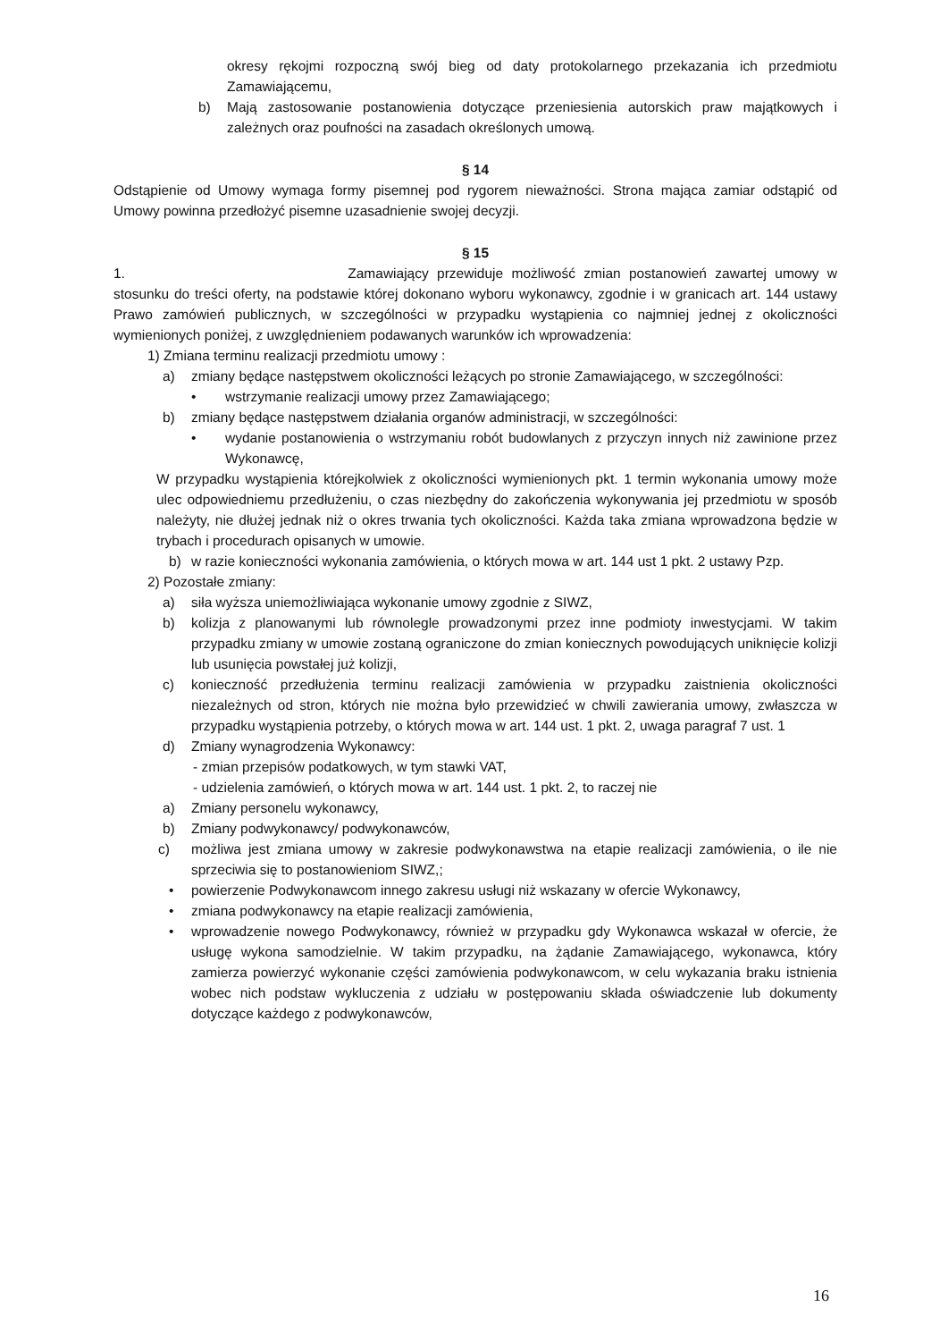okresy rękojmi rozpoczną swój bieg od daty protokolarnego przekazania ich przedmiotu Zamawiającemu,
b) Mają zastosowanie postanowienia dotyczące przeniesienia autorskich praw majątkowych i zależnych oraz poufności na zasadach określonych umową.
§ 14
Odstąpienie od Umowy wymaga formy pisemnej pod rygorem nieważności. Strona mająca zamiar odstąpić od Umowy powinna przedłożyć pisemne uzasadnienie swojej decyzji.
§ 15
1. Zamawiający przewiduje możliwość zmian postanowień zawartej umowy w stosunku do treści oferty, na podstawie której dokonano wyboru wykonawcy, zgodnie i w granicach art. 144 ustawy Prawo zamówień publicznych, w szczególności w przypadku wystąpienia co najmniej jednej z okoliczności wymienionych poniżej, z uwzględnieniem podawanych warunków ich wprowadzenia:
1) Zmiana terminu realizacji przedmiotu umowy :
a) zmiany będące następstwem okoliczności leżących po stronie Zamawiającego, w szczególności:
• wstrzymanie realizacji umowy przez Zamawiającego;
b) zmiany będące następstwem działania organów administracji, w szczególności:
• wydanie postanowienia o wstrzymaniu robót budowlanych z przyczyn innych niż zawinione przez Wykonawcę,
W przypadku wystąpienia którejkolwiek z okoliczności wymienionych pkt. 1 termin wykonania umowy może ulec odpowiedniemu przedłużeniu, o czas niezbędny do zakończenia wykonywania jej przedmiotu w sposób należyty, nie dłużej jednak niż o okres trwania tych okoliczności. Każda taka zmiana wprowadzona będzie w trybach i procedurach opisanych w umowie.
b) w razie konieczności wykonania zamówienia, o których mowa w art. 144 ust 1 pkt. 2 ustawy Pzp.
2) Pozostałe zmiany:
a) siła wyższa uniemożliwiająca wykonanie umowy zgodnie z SIWZ,
b) kolizja z planowanymi lub równolegle prowadzonymi przez inne podmioty inwestycjami. W takim przypadku zmiany w umowie zostaną ograniczone do zmian koniecznych powodujących uniknięcie kolizji lub usunięcia powstałej już kolizji,
c) konieczność przedłużenia terminu realizacji zamówienia w przypadku zaistnienia okoliczności niezależnych od stron, których nie można było przewidzieć w chwili zawierania umowy, zwłaszcza w przypadku wystąpienia potrzeby, o których mowa w art. 144 ust. 1 pkt. 2, uwaga paragraf 7 ust. 1
d) Zmiany wynagrodzenia Wykonawcy:
- zmian przepisów podatkowych, w tym stawki VAT,
- udzielenia zamówień, o których mowa w art. 144 ust. 1 pkt. 2, to raczej nie
a) Zmiany personelu wykonawcy,
b) Zmiany podwykonawcy/ podwykonawców,
c) możliwa jest zmiana umowy w zakresie podwykonawstwa na etapie realizacji zamówienia, o ile nie sprzeciwia się to postanowieniom SIWZ,;
• powierzenie Podwykonawcom innego zakresu usługi niż wskazany w ofercie Wykonawcy,
• zmiana podwykonawcy na etapie realizacji zamówienia,
• wprowadzenie nowego Podwykonawcy, również w przypadku gdy Wykonawca wskazał w ofercie, że usługę wykona samodzielnie. W takim przypadku, na żądanie Zamawiającego, wykonawca, który zamierza powierzyć wykonanie części zamówienia podwykonawcom, w celu wykazania braku istnienia wobec nich podstaw wykluczenia z udziału w postępowaniu składa oświadczenie lub dokumenty dotyczące każdego z podwykonawców,
16